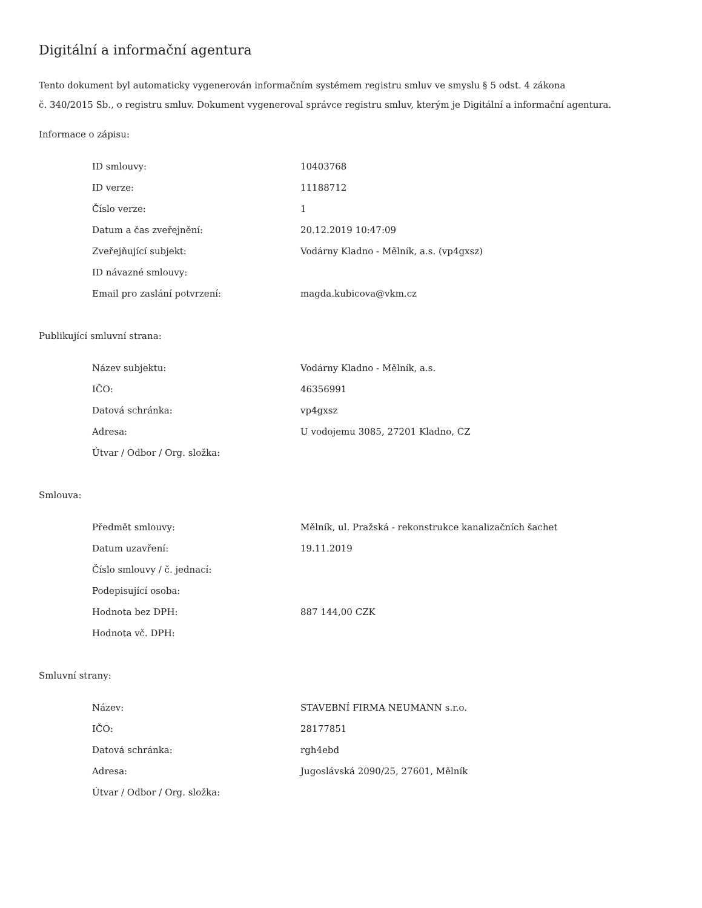Digitální a informační agentura
Tento dokument byl automaticky vygenerován informačním systémem registru smluv ve smyslu § 5 odst. 4 zákona
č. 340/2015 Sb., o registru smluv. Dokument vygeneroval správce registru smluv, kterým je Digitální a informační agentura.
Informace o zápisu:
| ID smlouvy: | 10403768 |
| ID verze: | 11188712 |
| Číslo verze: | 1 |
| Datum a čas zveřejnění: | 20.12.2019 10:47:09 |
| Zveřejňující subjekt: | Vodárny Kladno - Mělník, a.s. (vp4gxsz) |
| ID návazné smlouvy: | |
| Email pro zaslání potvrzení: | magda.kubicova@vkm.cz |
Publikující smluvní strana:
| Název subjektu: | Vodárny Kladno - Mělník, a.s. |
| IČO: | 46356991 |
| Datová schránka: | vp4gxsz |
| Adresa: | U vodojemu 3085, 27201 Kladno, CZ |
| Útvar / Odbor / Org. složka: | |
Smlouva:
| Předmět smlouvy: | Mělník, ul. Pražská - rekonstrukce kanalizačních šachet |
| Datum uzavření: | 19.11.2019 |
| Číslo smlouvy / č. jednací: | |
| Podepisující osoba: | |
| Hodnota bez DPH: | 887 144,00 CZK |
| Hodnota vč. DPH: | |
Smluvní strany:
| Název: | STAVEBNÍ FIRMA NEUMANN s.r.o. |
| IČO: | 28177851 |
| Datová schránka: | rgh4ebd |
| Adresa: | Jugoslávská 2090/25, 27601, Mělník |
| Útvar / Odbor / Org. složka: | |